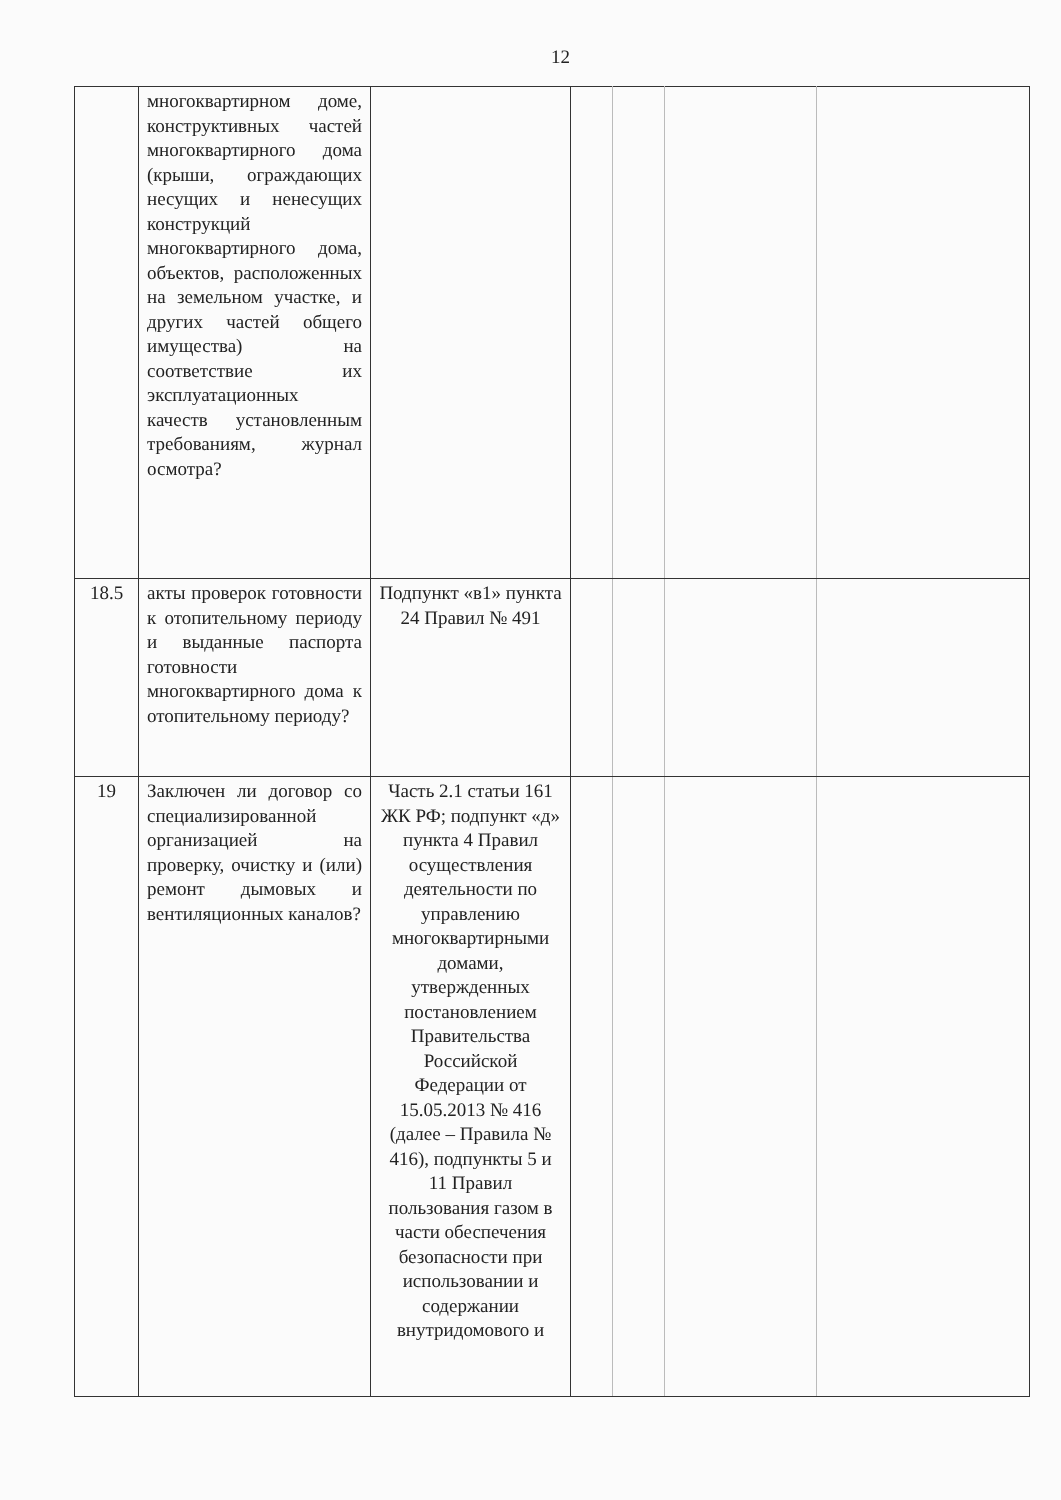12
| | многоквартирном доме, конструктивных частей многоквартирного дома (крыши, ограждающих несущих и ненесущих конструкций многоквартирного дома, объектов, расположенных на земельном участке, и других частей общего имущества) на соответствие их эксплуатационных качеств установленным требованиям, журнал осмотра? | | | | | |
| 18.5 | акты проверок готовности к отопительному периоду и выданные паспорта готовности многоквартирного дома к отопительному периоду? | Подпункт «в1» пункта 24 Правил № 491 | | | | |
| 19 | Заключен ли договор со специализированной организацией на проверку, очистку и (или) ремонт дымовых и вентиляционных каналов? | Часть 2.1 статьи 161 ЖК РФ; подпункт «д» пункта 4 Правил осуществления деятельности по управлению многоквартирными домами, утвержденных постановлением Правительства Российской Федерации от 15.05.2013 № 416 (далее – Правила № 416), подпункты 5 и 11 Правил пользования газом в части обеспечения безопасности при использовании и содержании внутридомового и | | | | |